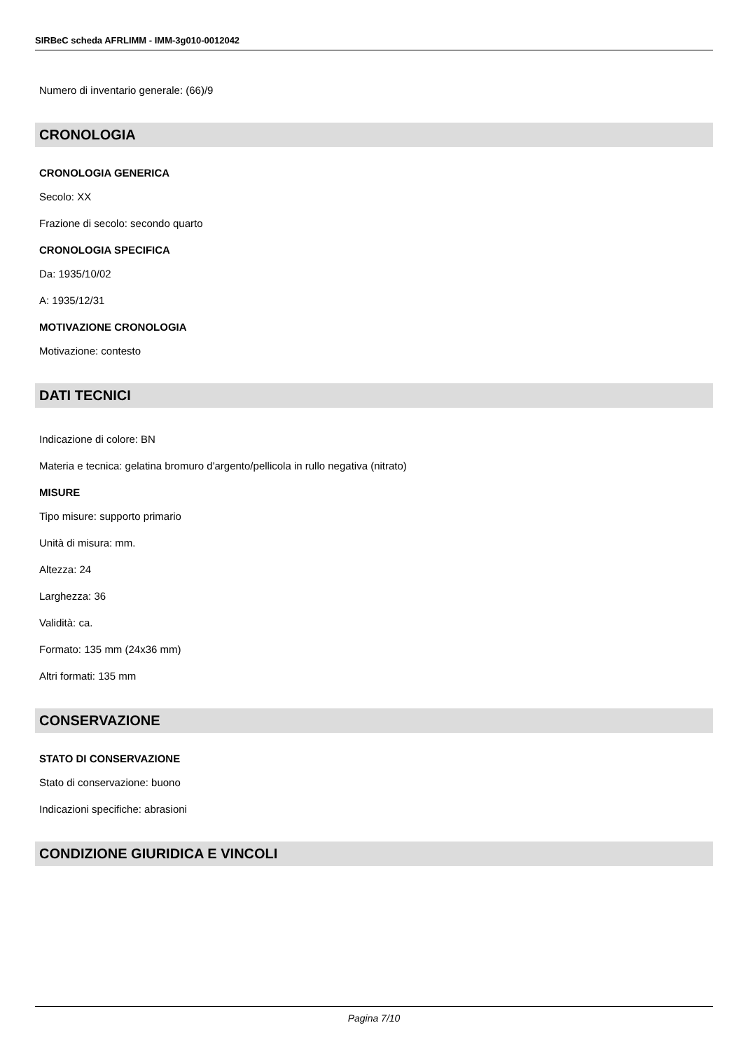SIRBeC scheda AFRLIMM - IMM-3g010-0012042
Numero di inventario generale: (66)/9
CRONOLOGIA
CRONOLOGIA GENERICA
Secolo: XX
Frazione di secolo: secondo quarto
CRONOLOGIA SPECIFICA
Da: 1935/10/02
A: 1935/12/31
MOTIVAZIONE CRONOLOGIA
Motivazione: contesto
DATI TECNICI
Indicazione di colore: BN
Materia e tecnica: gelatina bromuro d'argento/pellicola in rullo negativa (nitrato)
MISURE
Tipo misure: supporto primario
Unità di misura: mm.
Altezza: 24
Larghezza: 36
Validità: ca.
Formato: 135 mm (24x36 mm)
Altri formati: 135 mm
CONSERVAZIONE
STATO DI CONSERVAZIONE
Stato di conservazione: buono
Indicazioni specifiche: abrasioni
CONDIZIONE GIURIDICA E VINCOLI
Pagina 7/10